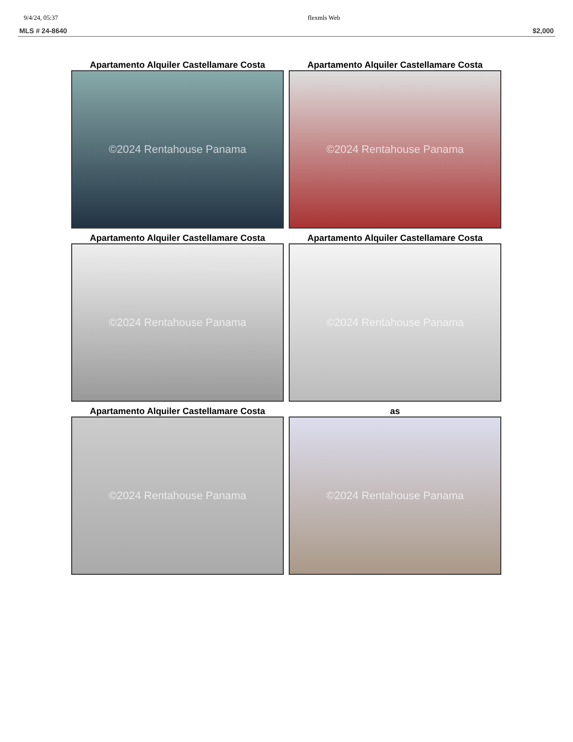9/4/24, 05:37 flexmls Web
MLS # 24-8640 $2,000
Apartamento Alquiler Castellamare Costa
©2024 Rentahouse Panama
Apartamento Alquiler Castellamare Costa
©2024 Rentahouse Panama
Apartamento Alquiler Castellamare Costa
©2024 Rentahouse Panama
Apartamento Alquiler Castellamare Costa
©2024 Rentahouse Panama
Apartamento Alquiler Castellamare Costa
©2024 Rentahouse Panama
as
©2024 Rentahouse Panama